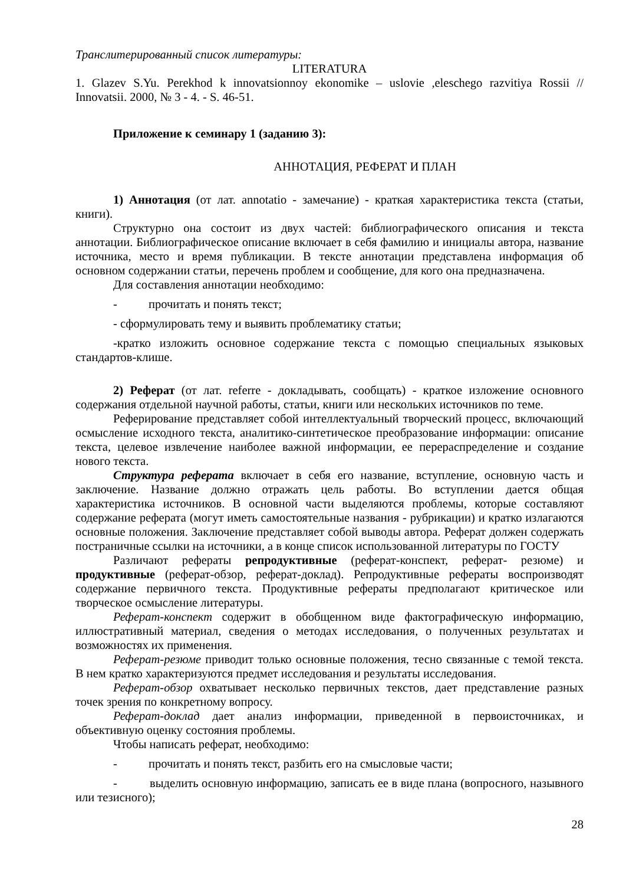Транслитерированный список литературы:
LITERATURA
1. Glazev S.Yu. Perekhod k innovatsionnoy ekonomike – uslovie ,eleschego razvitiya Rossii // Innovatsii. 2000, № 3 - 4. - S. 46-51.
Приложение к семинару 1 (заданию 3):
АННОТАЦИЯ, РЕФЕРАТ И ПЛАН
1) Аннотация (от лат. annotatio - замечание) - краткая характеристика текста (статьи, книги).
Структурно она состоит из двух частей: библиографического описания и текста аннотации. Библиографическое описание включает в себя фамилию и инициалы автора, название источника, место и время публикации. В тексте аннотации представлена информация об основном содержании статьи, перечень проблем и сообщение, для кого она предназначена.
Для составления аннотации необходимо:
- прочитать и понять текст;
- сформулировать тему и выявить проблематику статьи;
-кратко изложить основное содержание текста с помощью специальных языковых стандартов-клише.
2) Реферат (от лат. referre - докладывать, сообщать) - краткое изложение основного содержания отдельной научной работы, статьи, книги или нескольких источников по теме.
Реферирование представляет собой интеллектуальный творческий процесс, включающий осмысление исходного текста, аналитико-синтетическое преобразование информации: описание текста, целевое извлечение наиболее важной информации, ее перераспределение и создание нового текста.
Структура реферата включает в себя его название, вступление, основную часть и заключение. Название должно отражать цель работы. Во вступлении дается общая характеристика источников. В основной части выделяются проблемы, которые составляют содержание реферата (могут иметь самостоятельные названия - рубрикации) и кратко излагаются основные положения. Заключение представляет собой выводы автора. Реферат должен содержать постраничные ссылки на источники, а в конце список использованной литературы по ГОСТУ
Различают рефераты репродуктивные (реферат-конспект, реферат- резюме) и продуктивные (реферат-обзор, реферат-доклад). Репродуктивные рефераты воспроизводят содержание первичного текста. Продуктивные рефераты предполагают критическое или творческое осмысление литературы.
Реферат-конспект содержит в обобщенном виде фактографическую информацию, иллюстративный материал, сведения о методах исследования, о полученных результатах и возможностях их применения.
Реферат-резюме приводит только основные положения, тесно связанные с темой текста. В нем кратко характеризуются предмет исследования и результаты исследования.
Реферат-обзор охватывает несколько первичных текстов, дает представление разных точек зрения по конкретному вопросу.
Реферат-доклад дает анализ информации, приведенной в первоисточниках, и объективную оценку состояния проблемы.
Чтобы написать реферат, необходимо:
- прочитать и понять текст, разбить его на смысловые части;
- выделить основную информацию, записать ее в виде плана (вопросного, назывного или тезисного);
28